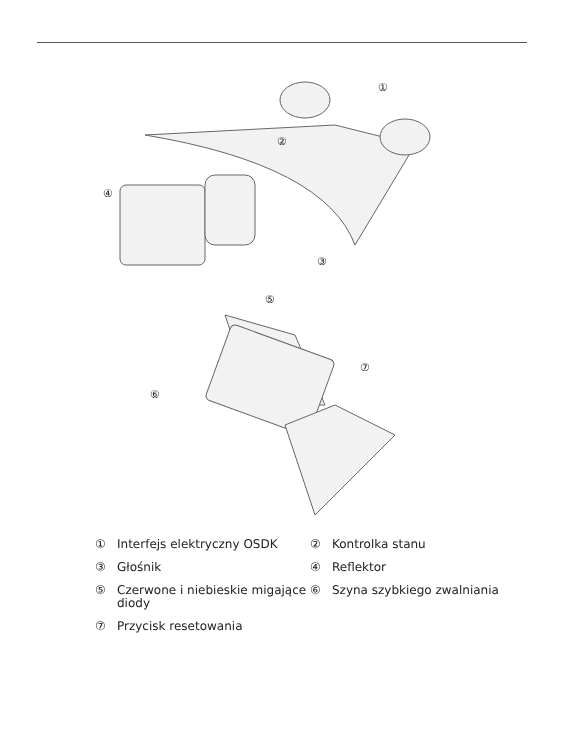①
②
③
④
⑤
⑥
⑦
① Interfejs elektryczny OSDK
② Kontrolka stanu
③ Głośnik
④ Reflektor
⑤ Czerwone i niebieskie migające diody
⑥ Szyna szybkiego zwalniania
⑦ Przycisk resetowania